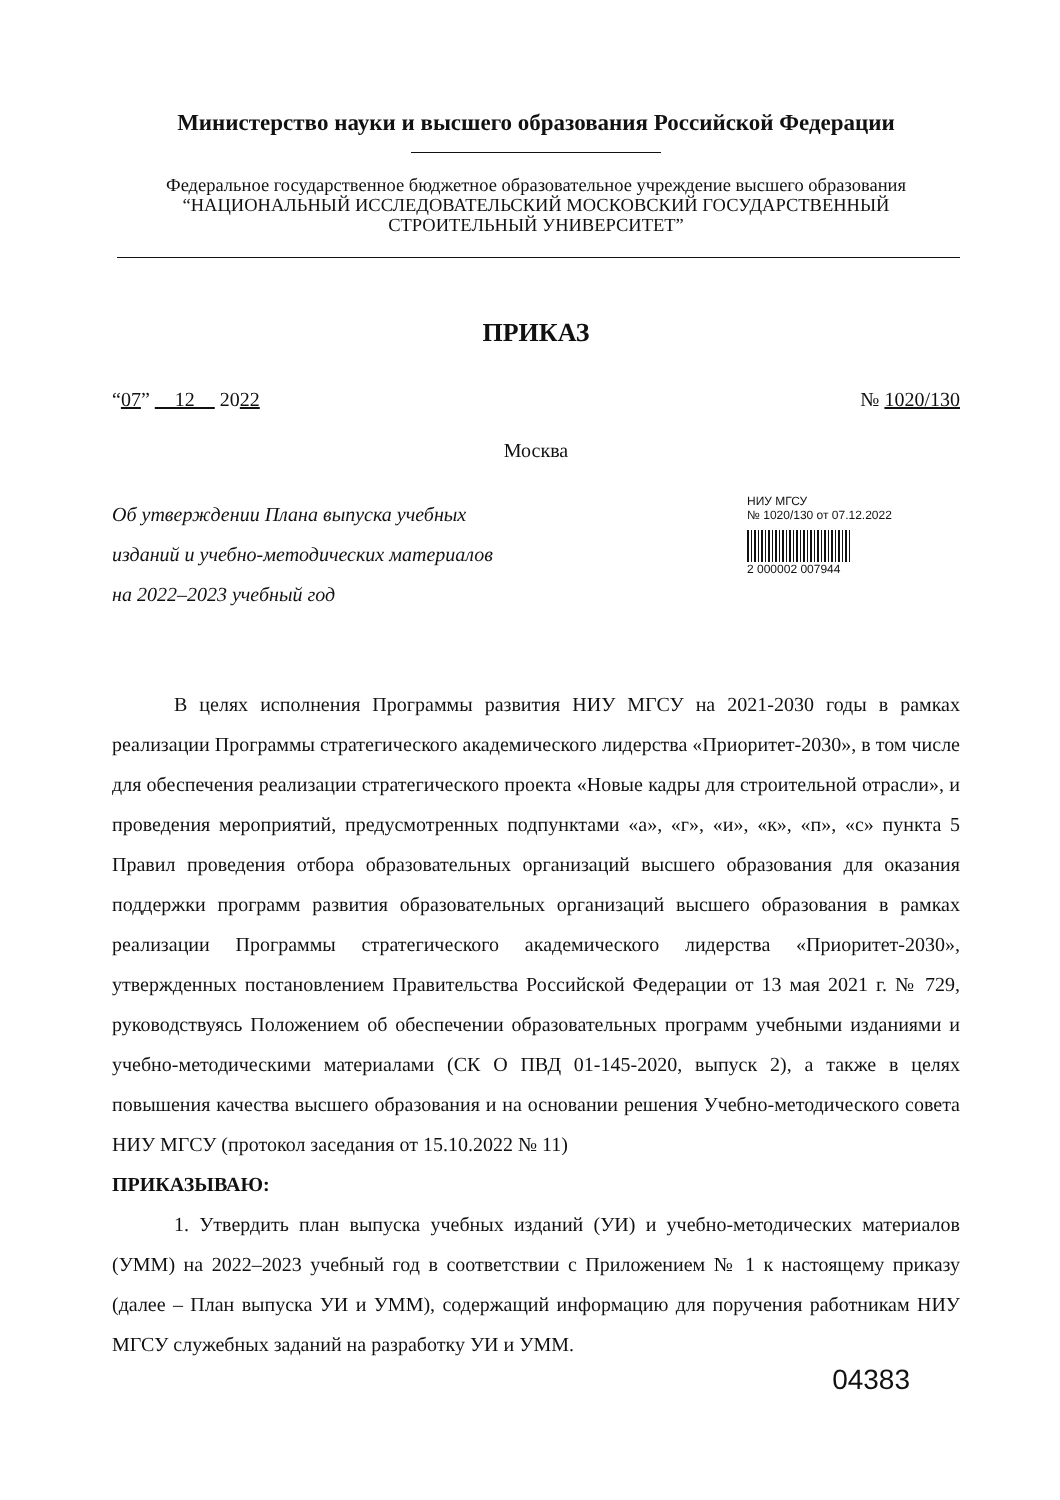Министерство науки и высшего образования Российской Федерации
Федеральное государственное бюджетное образовательное учреждение высшего образования
“НАЦИОНАЛЬНЫЙ ИССЛЕДОВАТЕЛЬСКИЙ МОСКОВСКИЙ ГОСУДАРСТВЕННЫЙ
СТРОИТЕЛЬНЫЙ УНИВЕРСИТЕТ”
ПРИКАЗ
“07” 12 2022 № 1020/130
Москва
Об утверждении Плана выпуска учебных изданий и учебно-методических материалов на 2022–2023 учебный год
НИУ МГСУ
№ 1020/130 от 07.12.2022
2 000002 007944
В целях исполнения Программы развития НИУ МГСУ на 2021-2030 годы в рамках реализации Программы стратегического академического лидерства «Приоритет-2030», в том числе для обеспечения реализации стратегического проекта «Новые кадры для строительной отрасли», и проведения мероприятий, предусмотренных подпунктами «а», «г», «и», «к», «п», «с» пункта 5 Правил проведения отбора образовательных организаций высшего образования для оказания поддержки программ развития образовательных организаций высшего образования в рамках реализации Программы стратегического академического лидерства «Приоритет-2030», утвержденных постановлением Правительства Российской Федерации от 13 мая 2021 г. № 729, руководствуясь Положением об обеспечении образовательных программ учебными изданиями и учебно-методическими материалами (СК О ПВД 01-145-2020, выпуск 2), а также в целях повышения качества высшего образования и на основании решения Учебно-методического совета НИУ МГСУ (протокол заседания от 15.10.2022 № 11)
ПРИКАЗЫВАЮ:
1. Утвердить план выпуска учебных изданий (УИ) и учебно-методических материалов (УММ) на 2022–2023 учебный год в соответствии с Приложением № 1 к настоящему приказу (далее – План выпуска УИ и УММ), содержащий информацию для поручения работникам НИУ МГСУ служебных заданий на разработку УИ и УММ.
04383